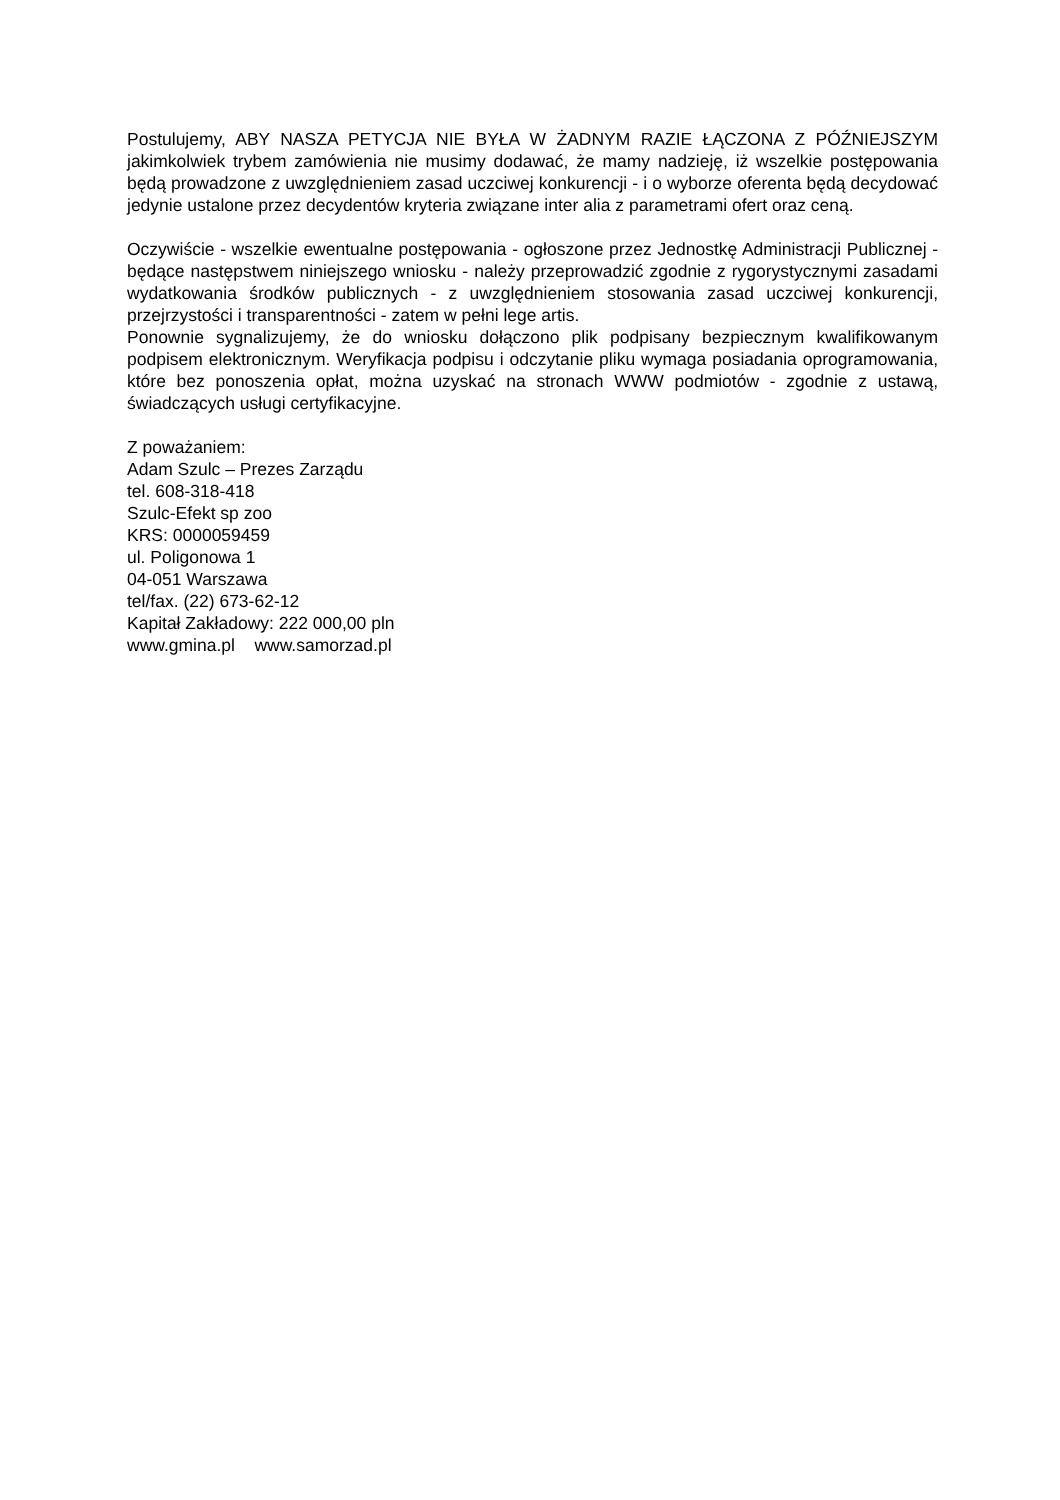Postulujemy, ABY NASZA PETYCJA NIE BYŁA W ŻADNYM RAZIE ŁĄCZONA Z PÓŹNIEJSZYM jakimkolwiek trybem zamówienia nie musimy dodawać, że mamy nadzieję, iż wszelkie postępowania będą prowadzone z uwzględnieniem zasad uczciwej konkurencji - i o wyborze oferenta będą decydować jedynie ustalone przez decydentów kryteria związane inter alia z parametrami ofert oraz ceną.
Oczywiście - wszelkie ewentualne postępowania - ogłoszone przez Jednostkę Administracji Publicznej - będące następstwem niniejszego wniosku - należy przeprowadzić zgodnie z rygorystycznymi zasadami wydatkowania środków publicznych - z uwzględnieniem stosowania zasad uczciwej konkurencji, przejrzystości i transparentności - zatem w pełni lege artis.
Ponownie sygnalizujemy, że do wniosku dołączono plik podpisany bezpiecznym kwalifikowanym podpisem elektronicznym. Weryfikacja podpisu i odczytanie pliku wymaga posiadania oprogramowania, które bez ponoszenia opłat, można uzyskać na stronach WWW podmiotów - zgodnie z ustawą, świadczących usługi certyfikacyjne.
Z poważaniem:
Adam Szulc – Prezes Zarządu
tel. 608-318-418
Szulc-Efekt sp zoo
KRS: 0000059459
ul. Poligonowa 1
04-051 Warszawa
tel/fax. (22) 673-62-12
Kapitał Zakładowy: 222 000,00 pln
www.gmina.pl www.samorzad.pl